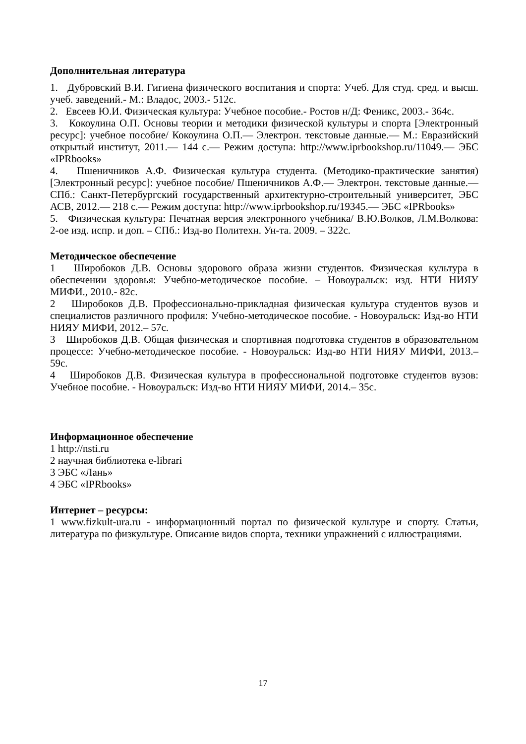Дополнительная литература
1. Дубровский В.И. Гигиена физического воспитания и спорта: Учеб. Для студ. сред. и высш. учеб. заведений.- М.: Владос, 2003.- 512с.
2. Евсеев Ю.И. Физическая культура: Учебное пособие.- Ростов н/Д: Феникс, 2003.- 364с.
3. Кокоулина О.П. Основы теории и методики физической культуры и спорта [Электронный ресурс]: учебное пособие/ Кокоулина О.П.— Электрон. текстовые данные.— М.: Евразийский открытый институт, 2011.— 144 c.— Режим доступа: http://www.iprbookshop.ru/11049.— ЭБС «IPRbooks»
4. Пшеничников А.Ф. Физическая культура студента. (Методико-практические занятия) [Электронный ресурс]: учебное пособие/ Пшеничников А.Ф.— Электрон. текстовые данные.— СПб.: Санкт-Петербургский государственный архитектурно-строительный университет, ЭБС АСВ, 2012.— 218 c.— Режим доступа: http://www.iprbookshop.ru/19345.— ЭБС «IPRbooks»
5. Физическая культура: Печатная версия электронного учебника/ В.Ю.Волков, Л.М.Волкова: 2-ое изд. испр. и доп. – СПб.: Изд-во Политехн. Ун-та. 2009. – 322с.
Методическое обеспечение
1 Широбоков Д.В. Основы здорового образа жизни студентов. Физическая культура в обеспечении здоровья: Учебно-методическое пособие. – Новоуральск: изд. НТИ НИЯУ МИФИ., 2010.- 82с.
2 Широбоков Д.В. Профессионально-прикладная физическая культура студентов вузов и специалистов различного профиля: Учебно-методическое пособие. - Новоуральск: Изд-во НТИ НИЯУ МИФИ, 2012.– 57с.
3 Широбоков Д.В. Общая физическая и спортивная подготовка студентов в образовательном процессе: Учебно-методическое пособие. - Новоуральск: Изд-во НТИ НИЯУ МИФИ, 2013.– 59с.
4 Широбоков Д.В. Физическая культура в профессиональной подготовке студентов вузов: Учебное пособие. - Новоуральск: Изд-во НТИ НИЯУ МИФИ, 2014.– 35с.
Информационное обеспечение
1 http://nsti.ru
2 научная библиотека e-librari
3 ЭБС «Лань»
4 ЭБС «IPRbooks»
Интернет – ресурсы:
1 www.fizkult-ura.ru - информационный портал по физической культуре и спорту. Статьи, литература по физкультуре. Описание видов спорта, техники упражнений с иллюстрациями.
17